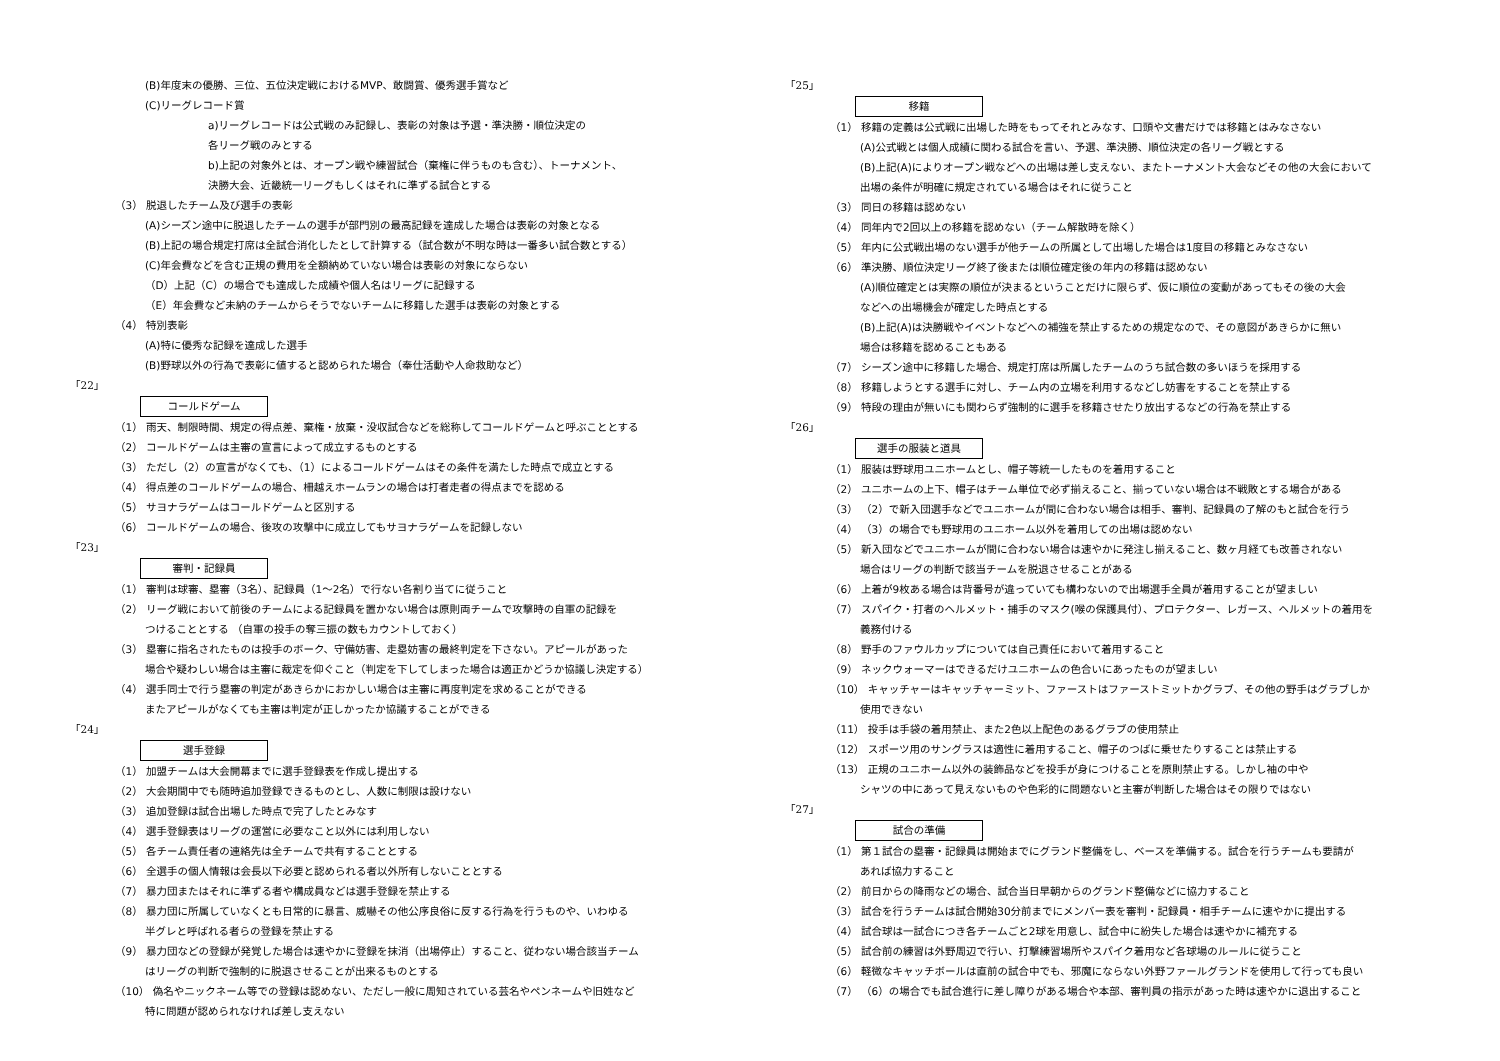(B)年度末の優勝、三位、五位決定戦におけるMVP、敢闘賞、優秀選手賞など
(C)リーグレコード賞
a)リーグレコードは公式戦のみ記録し、表彰の対象は予選・準決勝・順位決定の
各リーグ戦のみとする
b)上記の対象外とは、オープン戦や練習試合（棄権に伴うものも含む）、トーナメント、
決勝大会、近畿統一リーグもしくはそれに準ずる試合とする
（3） 脱退したチーム及び選手の表彰
(A)シーズン途中に脱退したチームの選手が部門別の最高記録を達成した場合は表彰の対象となる
(B)上記の場合規定打席は全試合消化したとして計算する（試合数が不明な時は一番多い試合数とする）
(C)年会費などを含む正規の費用を全額納めていない場合は表彰の対象にならない
（D）上記（C）の場合でも達成した成績や個人名はリーグに記録する
（E）年会費など未納のチームからそうでないチームに移籍した選手は表彰の対象とする
（4） 特別表彰
(A)特に優秀な記録を達成した選手
(B)野球以外の行為で表彰に値すると認められた場合（奉仕活動や人命救助など）
「22」
コールドゲーム
（1） 雨天、制限時間、規定の得点差、棄権・放棄・没収試合などを総称してコールドゲームと呼ぶこととする
（2） コールドゲームは主審の宣言によって成立するものとする
（3） ただし（2）の宣言がなくても、（1）によるコールドゲームはその条件を満たした時点で成立とする
（4） 得点差のコールドゲームの場合、柵越えホームランの場合は打者走者の得点までを認める
（5） サヨナラゲームはコールドゲームと区別する
（6） コールドゲームの場合、後攻の攻撃中に成立してもサヨナラゲームを記録しない
「23」
審判・記録員
（1） 審判は球審、塁審（3名）、記録員（1～2名）で行ない各割り当てに従うこと
（2） リーグ戦において前後のチームによる記録員を置かない場合は原則両チームで攻撃時の自軍の記録を
つけることとする （自軍の投手の奪三振の数もカウントしておく）
（3） 塁審に指名されたものは投手のボーク、守備妨害、走塁妨害の最終判定を下さない。アピールがあった
場合や疑わしい場合は主審に裁定を仰ぐこと（判定を下してしまった場合は適正かどうか協議し決定する）
（4） 選手同士で行う塁審の判定があきらかにおかしい場合は主審に再度判定を求めることができる
またアピールがなくても主審は判定が正しかったか協議することができる
「24」
選手登録
（1） 加盟チームは大会開幕までに選手登録表を作成し提出する
（2） 大会期間中でも随時追加登録できるものとし、人数に制限は設けない
（3） 追加登録は試合出場した時点で完了したとみなす
（4） 選手登録表はリーグの運営に必要なこと以外には利用しない
（5） 各チーム責任者の連絡先は全チームで共有することとする
（6） 全選手の個人情報は会長以下必要と認められる者以外所有しないこととする
（7） 暴力団またはそれに準ずる者や構成員などは選手登録を禁止する
（8） 暴力団に所属していなくとも日常的に暴言、威嚇その他公序良俗に反する行為を行うものや、いわゆる
半グレと呼ばれる者らの登録を禁止する
（9） 暴力団などの登録が発覚した場合は速やかに登録を抹消（出場停止）すること、従わない場合該当チーム
はリーグの判断で強制的に脱退させることが出来るものとする
（10） 偽名やニックネーム等での登録は認めない、ただし一般に周知されている芸名やペンネームや旧姓など
特に問題が認められなければ差し支えない
「25」
移籍
（1） 移籍の定義は公式戦に出場した時をもってそれとみなす、口頭や文書だけでは移籍とはみなさない
(A)公式戦とは個人成績に関わる試合を言い、予選、準決勝、順位決定の各リーグ戦とする
(B)上記(A)によりオープン戦などへの出場は差し支えない、またトーナメント大会などその他の大会において
出場の条件が明確に規定されている場合はそれに従うこと
（3） 同日の移籍は認めない
（4） 同年内で2回以上の移籍を認めない（チーム解散時を除く）
（5） 年内に公式戦出場のない選手が他チームの所属として出場した場合は1度目の移籍とみなさない
（6） 準決勝、順位決定リーグ終了後または順位確定後の年内の移籍は認めない
(A)順位確定とは実際の順位が決まるということだけに限らず、仮に順位の変動があってもその後の大会
などへの出場機会が確定した時点とする
(B)上記(A)は決勝戦やイベントなどへの補強を禁止するための規定なので、その意図があきらかに無い
場合は移籍を認めることもある
（7） シーズン途中に移籍した場合、規定打席は所属したチームのうち試合数の多いほうを採用する
（8） 移籍しようとする選手に対し、チーム内の立場を利用するなどし妨害をすることを禁止する
（9） 特段の理由が無いにも関わらず強制的に選手を移籍させたり放出するなどの行為を禁止する
「26」
選手の服装と道具
（1） 服装は野球用ユニホームとし、帽子等統一したものを着用すること
（2） ユニホームの上下、帽子はチーム単位で必ず揃えること、揃っていない場合は不戦敗とする場合がある
（3） （2）で新入団選手などでユニホームが間に合わない場合は相手、審判、記録員の了解のもと試合を行う
（4） （3）の場合でも野球用のユニホーム以外を着用しての出場は認めない
（5） 新入団などでユニホームが間に合わない場合は速やかに発注し揃えること、数ヶ月経ても改善されない
場合はリーグの判断で該当チームを脱退させることがある
（6） 上着が9枚ある場合は背番号が違っていても構わないので出場選手全員が着用することが望ましい
（7） スパイク・打者のヘルメット・捕手のマスク(喉の保護具付）、プロテクター、レガース、ヘルメットの着用を
義務付ける
（8） 野手のファウルカップについては自己責任において着用すること
（9） ネックウォーマーはできるだけユニホームの色合いにあったものが望ましい
（10） キャッチャーはキャッチャーミット、ファーストはファーストミットかグラブ、その他の野手はグラブしか
使用できない
（11） 投手は手袋の着用禁止、また2色以上配色のあるグラブの使用禁止
（12） スポーツ用のサングラスは適性に着用すること、帽子のつばに乗せたりすることは禁止する
（13） 正規のユニホーム以外の装飾品などを投手が身につけることを原則禁止する。しかし袖の中や
シャツの中にあって見えないものや色彩的に問題ないと主審が判断した場合はその限りではない
「27」
試合の準備
（1） 第１試合の塁審・記録員は開始までにグランド整備をし、ベースを準備する。試合を行うチームも要請が
あれば協力すること
（2） 前日からの降雨などの場合、試合当日早朝からのグランド整備などに協力すること
（3） 試合を行うチームは試合開始30分前までにメンバー表を審判・記録員・相手チームに速やかに提出する
（4） 試合球は一試合につき各チームごと2球を用意し、試合中に紛失した場合は速やかに補充する
（5） 試合前の練習は外野周辺で行い、打撃練習場所やスパイク着用など各球場のルールに従うこと
（6） 軽微なキャッチボールは直前の試合中でも、邪魔にならない外野ファールグランドを使用して行っても良い
（7） （6）の場合でも試合進行に差し障りがある場合や本部、審判員の指示があった時は速やかに退出すること